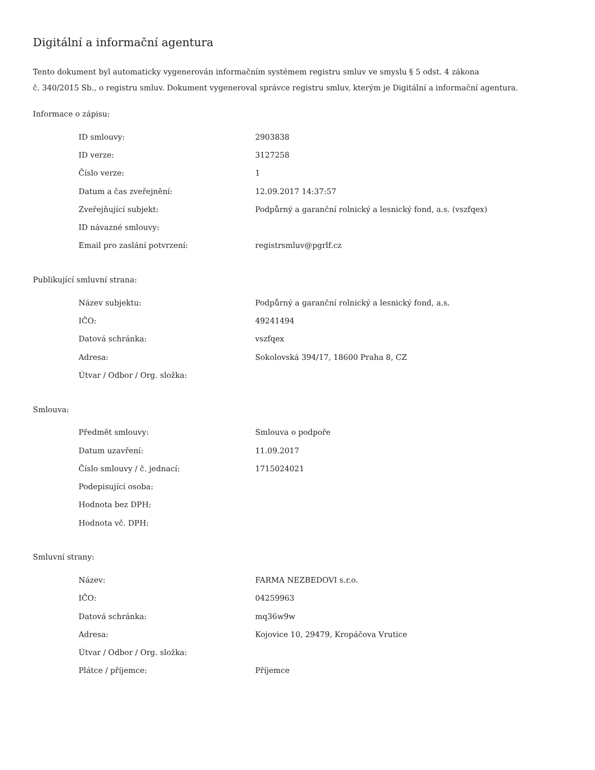Digitální a informační agentura
Tento dokument byl automaticky vygenerován informačním systémem registru smluv ve smyslu § 5 odst. 4 zákona
č. 340/2015 Sb., o registru smluv. Dokument vygeneroval správce registru smluv, kterým je Digitální a informační agentura.
Informace o zápisu:
| ID smlouvy: | 2903838 |
| ID verze: | 3127258 |
| Číslo verze: | 1 |
| Datum a čas zveřejnění: | 12.09.2017 14:37:57 |
| Zveřejňující subjekt: | Podpůrný a garanční rolnický a lesnický fond, a.s. (vszfqex) |
| ID návazné smlouvy: | |
| Email pro zaslání potvrzení: | registrsmluv@pgrlf.cz |
Publikující smluvní strana:
| Název subjektu: | Podpůrný a garanční rolnický a lesnický fond, a.s. |
| IČO: | 49241494 |
| Datová schránka: | vszfqex |
| Adresa: | Sokolovská 394/17, 18600 Praha 8, CZ |
| Útvar / Odbor / Org. složka: | |
Smlouva:
| Předmět smlouvy: | Smlouva o podpoře |
| Datum uzavření: | 11.09.2017 |
| Číslo smlouvy / č. jednací: | 1715024021 |
| Podepisující osoba: | |
| Hodnota bez DPH: | |
| Hodnota vč. DPH: | |
Smluvní strany:
| Název: | FARMA NEZBEDOVI s.r.o. |
| IČO: | 04259963 |
| Datová schránka: | mq36w9w |
| Adresa: | Kojovice 10, 29479, Kropáčova Vrutice |
| Útvar / Odbor / Org. složka: | |
| Plátce / příjemce: | Příjemce |